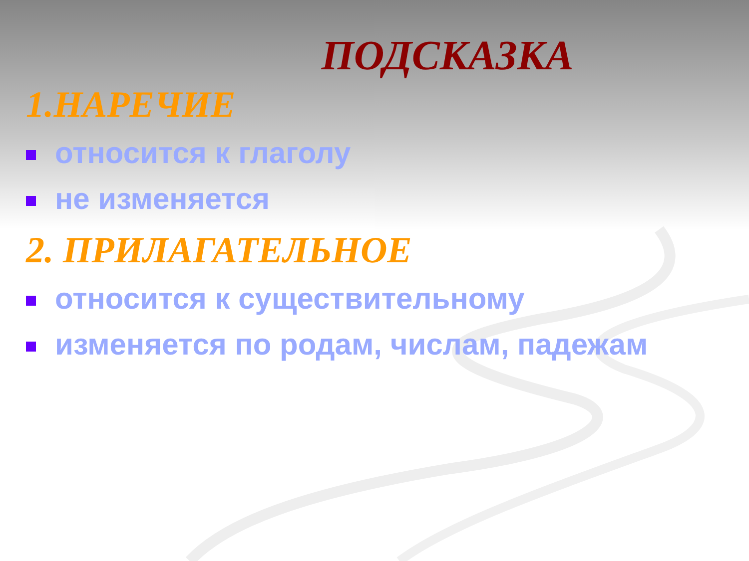ПОДСКАЗКА
1.НАРЕЧИЕ
относится к глаголу
не изменяется
2. ПРИЛАГАТЕЛЬНОЕ
относится к существительному
изменяется по родам, числам, падежам